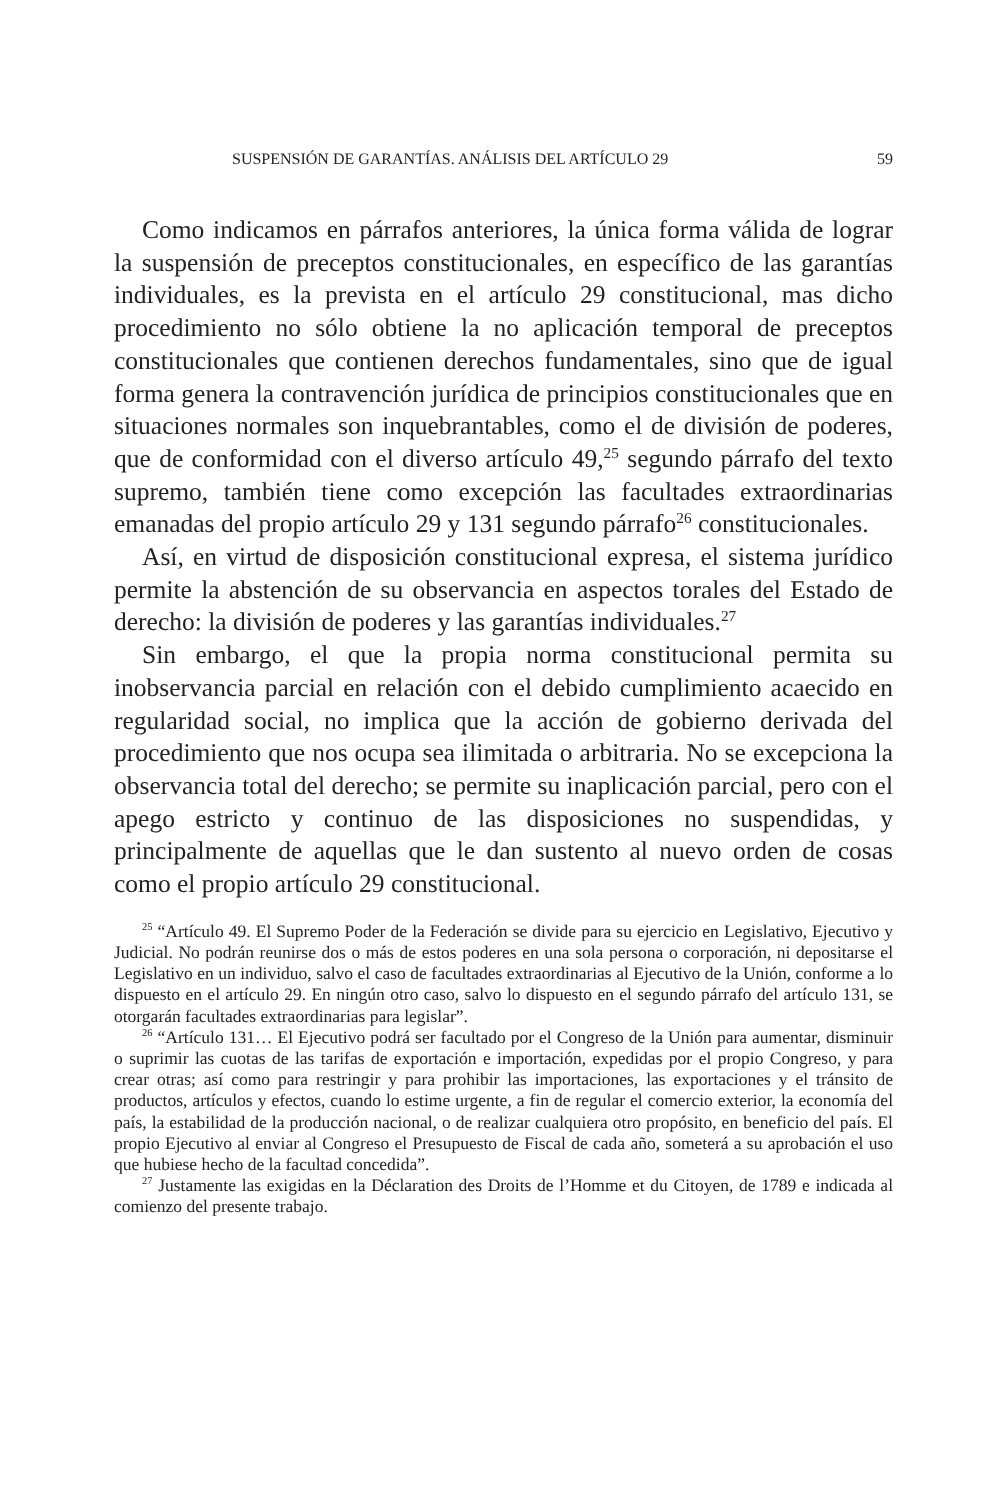SUSPENSIÓN DE GARANTÍAS. ANÁLISIS DEL ARTÍCULO 29 59
Como indicamos en párrafos anteriores, la única forma válida de lograr la suspensión de preceptos constitucionales, en específico de las garantías individuales, es la prevista en el artículo 29 constitucional, mas dicho procedimiento no sólo obtiene la no aplicación temporal de preceptos constitucionales que contienen derechos fundamentales, sino que de igual forma genera la contravención jurídica de principios constitucionales que en situaciones normales son inquebrantables, como el de división de poderes, que de conformidad con el diverso artículo 49,<sup>25</sup> segundo párrafo del texto supremo, también tiene como excepción las facultades extraordinarias emanadas del propio artículo 29 y 131 segundo párrafo<sup>26</sup> constitucionales.
Así, en virtud de disposición constitucional expresa, el sistema jurídico permite la abstención de su observancia en aspectos torales del Estado de derecho: la división de poderes y las garantías individuales.<sup>27</sup>
Sin embargo, el que la propia norma constitucional permita su inobservancia parcial en relación con el debido cumplimiento acaecido en regularidad social, no implica que la acción de gobierno derivada del procedimiento que nos ocupa sea ilimitada o arbitraria. No se excepciona la observancia total del derecho; se permite su inaplicación parcial, pero con el apego estricto y continuo de las disposiciones no suspendidas, y principalmente de aquellas que le dan sustento al nuevo orden de cosas como el propio artículo 29 constitucional.
<sup>25</sup> “Artículo 49. El Supremo Poder de la Federación se divide para su ejercicio en Legislativo, Ejecutivo y Judicial. No podrán reunirse dos o más de estos poderes en una sola persona o corporación, ni depositarse el Legislativo en un individuo, salvo el caso de facultades extraordinarias al Ejecutivo de la Unión, conforme a lo dispuesto en el artículo 29. En ningún otro caso, salvo lo dispuesto en el segundo párrafo del artículo 131, se otorgarán facultades extraordinarias para legislar”.
<sup>26</sup> “Artículo 131… El Ejecutivo podrá ser facultado por el Congreso de la Unión para aumentar, disminuir o suprimir las cuotas de las tarifas de exportación e importación, expedidas por el propio Congreso, y para crear otras; así como para restringir y para prohibir las importaciones, las exportaciones y el tránsito de productos, artículos y efectos, cuando lo estime urgente, a fin de regular el comercio exterior, la economía del país, la estabilidad de la producción nacional, o de realizar cualquiera otro propósito, en beneficio del país. El propio Ejecutivo al enviar al Congreso el Presupuesto de Fiscal de cada año, someterá a su aprobación el uso que hubiese hecho de la facultad concedida”.
<sup>27</sup> Justamente las exigidas en la Déclaration des Droits de l’Homme et du Citoyen, de 1789 e indicada al comienzo del presente trabajo.